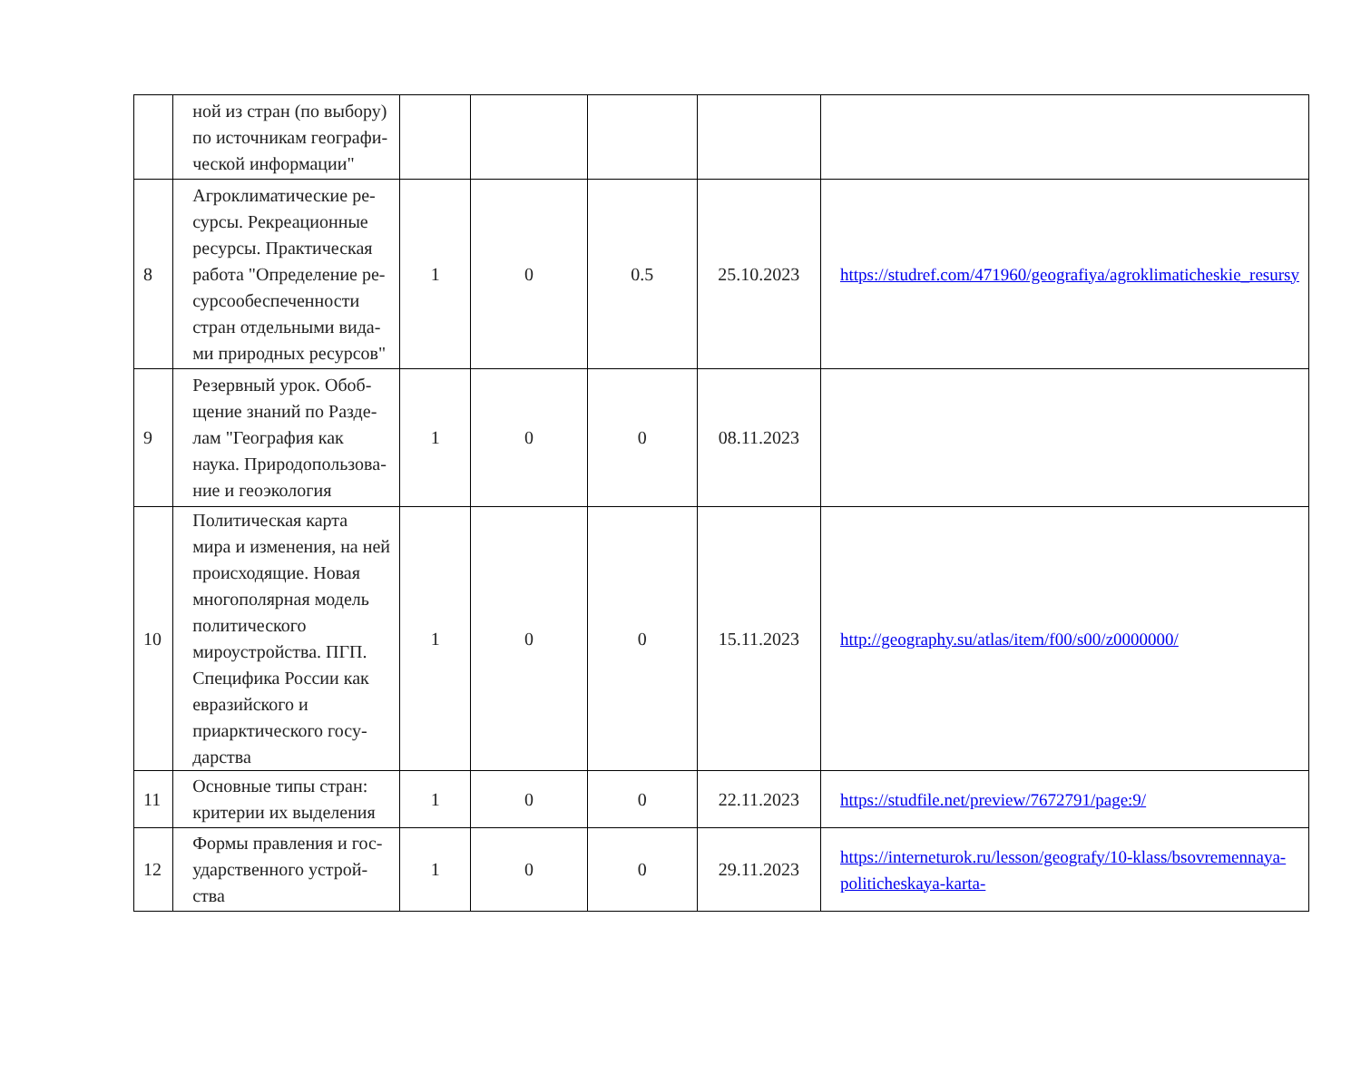| | ной из стран (по выбору) по источникам географи­ческой информации" | | | | | |
| 8 | Агроклиматические ре­сурсы. Рекреационные ресурсы. Практическая работа "Определение ре­сурсообеспеченности стран отдельными вида­ми природных ресурсов" | 1 | 0 | 0.5 | 25.10.2023 | https://studref.com/471960/geografiya/agroklimaticheskie_resursy |
| 9 | Резервный урок. Обоб­щение знаний по Разде­лам "География как наука. Природопользова­ние и геоэкология | 1 | 0 | 0 | 08.11.2023 | |
| 10 | Политическая карта мира и изменения, на ней про­исходящие. Новая мно­гополярная модель поли­тического мироустрой­ства. ПГП. Специфика России как евразийского и приарктического госу­дарства | 1 | 0 | 0 | 15.11.2023 | http://geography.su/atlas/item/f00/s00/z0000000/ |
| 11 | Основные типы стран: критерии их выделения | 1 | 0 | 0 | 22.11.2023 | https://studfile.net/preview/7672791/page:9/ |
| 12 | Формы правления и гос­ударственного устрой­ства | 1 | 0 | 0 | 29.11.2023 | https://interneturok.ru/lesson/geografy/10-klass/bsovremennaya-politicheskaya-karta- |